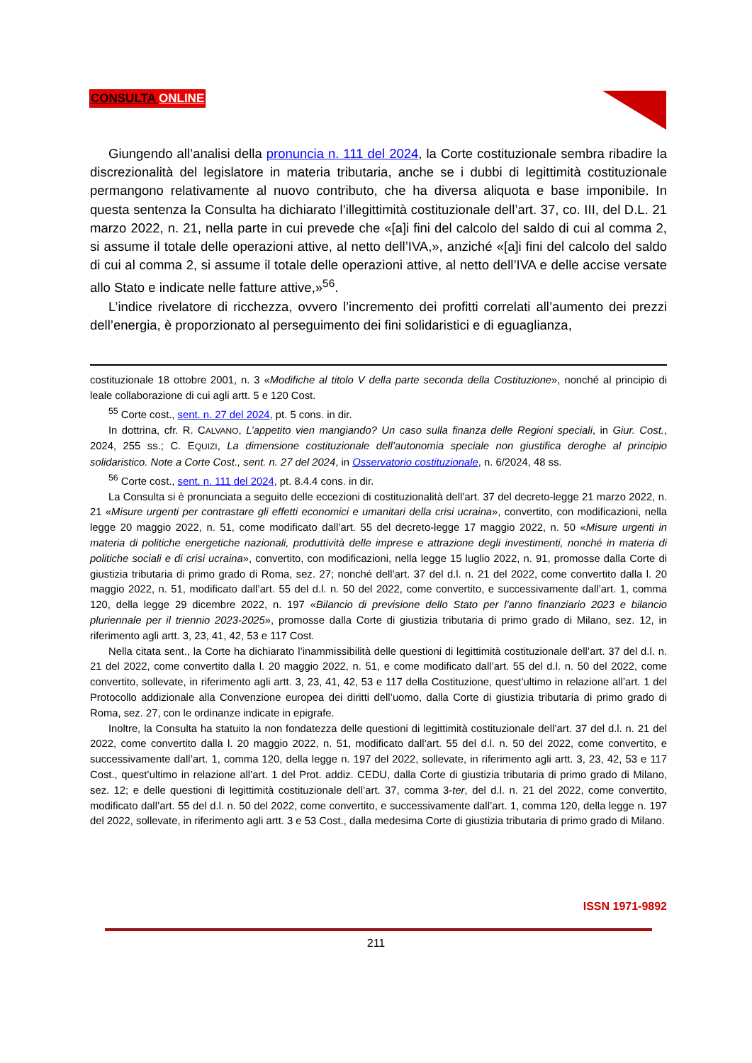CONSULTA ONLINE
Giungendo all’analisi della pronuncia n. 111 del 2024, la Corte costituzionale sembra ribadire la discrezionalità del legislatore in materia tributaria, anche se i dubbi di legittimità costituzionale permangono relativamente al nuovo contributo, che ha diversa aliquota e base imponibile. In questa sentenza la Consulta ha dichiarato l’illegittimità costituzionale dell’art. 37, co. III, del D.L. 21 marzo 2022, n. 21, nella parte in cui prevede che «[a]i fini del calcolo del saldo di cui al comma 2, si assume il totale delle operazioni attive, al netto dell’IVA,», anziché «[a]i fini del calcolo del saldo di cui al comma 2, si assume il totale delle operazioni attive, al netto dell’IVA e delle accise versate allo Stato e indicate nelle fatture attive,»<sup>56</sup>.
L’indice rivelatore di ricchezza, ovvero l’incremento dei profitti correlati all’aumento dei prezzi dell’energia, è proporzionato al perseguimento dei fini solidaristici e di eguaglianza,
costituzionale 18 ottobre 2001, n. 3 «Modifiche al titolo V della parte seconda della Costituzione», nonché al principio di leale collaborazione di cui agli artt. 5 e 120 Cost.
<sup>55</sup> Corte cost., sent. n. 27 del 2024, pt. 5 cons. in dir.
In dottrina, cfr. R. CALVANO, L’appetito vien mangiando? Un caso sulla finanza delle Regioni speciali, in Giur. Cost., 2024, 255 ss.; C. EQUIZI, La dimensione costituzionale dell’autonomia speciale non giustifica deroghe al principio solidaristico. Note a Corte Cost., sent. n. 27 del 2024, in Osservatorio costituzionale, n. 6/2024, 48 ss.
<sup>56</sup> Corte cost., sent. n. 111 del 2024, pt. 8.4.4 cons. in dir.
La Consulta si è pronunciata a seguito delle eccezioni di costituzionalità dell’art. 37 del decreto-legge 21 marzo 2022, n. 21 «Misure urgenti per contrastare gli effetti economici e umanitari della crisi ucraina», convertito, con modificazioni, nella legge 20 maggio 2022, n. 51, come modificato dall’art. 55 del decreto-legge 17 maggio 2022, n. 50 «Misure urgenti in materia di politiche energetiche nazionali, produttività delle imprese e attrazione degli investimenti, nonché in materia di politiche sociali e di crisi ucraina», convertito, con modificazioni, nella legge 15 luglio 2022, n. 91, promosse dalla Corte di giustizia tributaria di primo grado di Roma, sez. 27; nonché dell’art. 37 del d.l. n. 21 del 2022, come convertito dalla l. 20 maggio 2022, n. 51, modificato dall’art. 55 del d.l. n. 50 del 2022, come convertito, e successivamente dall’art. 1, comma 120, della legge 29 dicembre 2022, n. 197 «Bilancio di previsione dello Stato per l’anno finanziario 2023 e bilancio pluriennale per il triennio 2023-2025», promosse dalla Corte di giustizia tributaria di primo grado di Milano, sez. 12, in riferimento agli artt. 3, 23, 41, 42, 53 e 117 Cost.
Nella citata sent., la Corte ha dichiarato l’inammissibilità delle questioni di legittimità costituzionale dell’art. 37 del d.l. n. 21 del 2022, come convertito dalla l. 20 maggio 2022, n. 51, e come modificato dall’art. 55 del d.l. n. 50 del 2022, come convertito, sollevate, in riferimento agli artt. 3, 23, 41, 42, 53 e 117 della Costituzione, quest’ultimo in relazione all’art. 1 del Protocollo addizionale alla Convenzione europea dei diritti dell’uomo, dalla Corte di giustizia tributaria di primo grado di Roma, sez. 27, con le ordinanze indicate in epigrafe.
Inoltre, la Consulta ha statuito la non fondatezza delle questioni di legittimità costituzionale dell’art. 37 del d.l. n. 21 del 2022, come convertito dalla l. 20 maggio 2022, n. 51, modificato dall’art. 55 del d.l. n. 50 del 2022, come convertito, e successivamente dall’art. 1, comma 120, della legge n. 197 del 2022, sollevate, in riferimento agli artt. 3, 23, 42, 53 e 117 Cost., quest’ultimo in relazione all’art. 1 del Prot. addiz. CEDU, dalla Corte di giustizia tributaria di primo grado di Milano, sez. 12; e delle questioni di legittimità costituzionale dell’art. 37, comma 3-ter, del d.l. n. 21 del 2022, come convertito, modificato dall’art. 55 del d.l. n. 50 del 2022, come convertito, e successivamente dall’art. 1, comma 120, della legge n. 197 del 2022, sollevate, in riferimento agli artt. 3 e 53 Cost., dalla medesima Corte di giustizia tributaria di primo grado di Milano.
ISSN 1971-9892
211